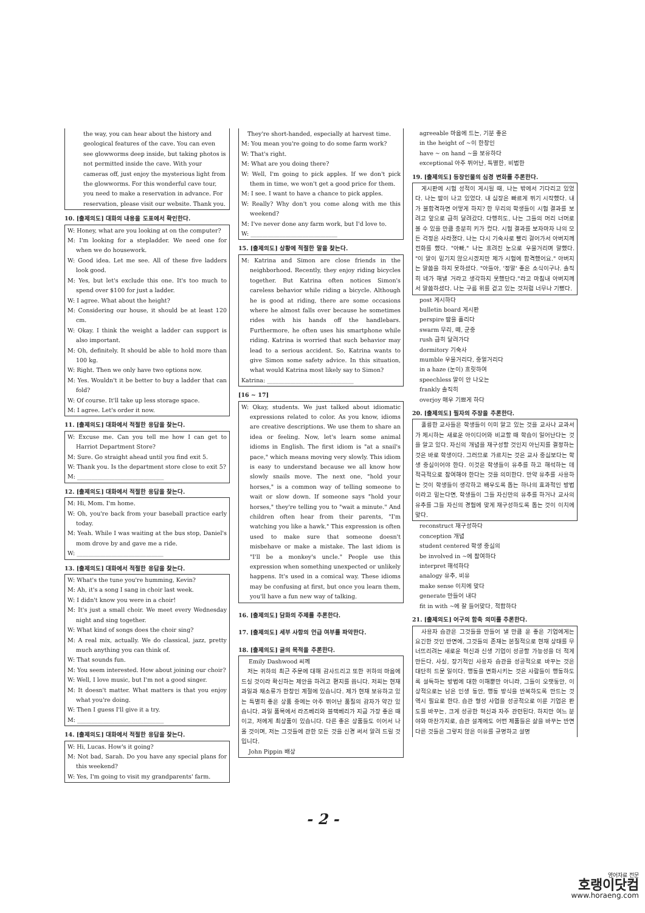the way, you can hear about the history and geological features of the cave. You can even see glowworms deep inside, but taking photos is not permitted inside the cave. With your cameras off, just enjoy the mysterious light from the glowworms. For this wonderful cave tour, you need to make a reservation in advance. For reservation, please visit our website. Thank you.
10. [출제의도] 대화의 내용을 도표에서 확인한다.
W: Honey, what are you looking at on the computer?
M: I'm looking for a stepladder. We need one for when we do housework.
W: Good idea. Let me see. All of these five ladders look good.
M: Yes, but let's exclude this one. It's too much to spend over $100 for just a ladder.
W: I agree. What about the height?
M: Considering our house, it should be at least 120 cm.
W: Okay. I think the weight a ladder can support is also important.
M: Oh, definitely. It should be able to hold more than 100 kg.
W: Right. Then we only have two options now.
M: Yes. Wouldn't it be better to buy a ladder that can fold?
W: Of course. It'll take up less storage space.
M: I agree. Let's order it now.
11. [출제의도] 대화에서 적절한 응답을 찾는다.
W: Excuse me. Can you tell me how I can get to Harriot Department Store?
M: Sure. Go straight ahead until you find exit 5.
W: Thank you. Is the department store close to exit 5?
M: ______________________________
12. [출제의도] 대화에서 적절한 응답을 찾는다.
M: Hi, Mom. I'm home.
W: Oh, you're back from your baseball practice early today.
M: Yeah. While I was waiting at the bus stop, Daniel's mom drove by and gave me a ride.
W: ______________________________
13. [출제의도] 대화에서 적절한 응답을 찾는다.
W: What's the tune you're humming, Kevin?
M: Ah, it's a song I sang in choir last week.
W: I didn't know you were in a choir!
M: It's just a small choir. We meet every Wednesday night and sing together.
W: What kind of songs does the choir sing?
M: A real mix, actually. We do classical, jazz, pretty much anything you can think of.
W: That sounds fun.
M: You seem interested. How about joining our choir?
W: Well, I love music, but I'm not a good singer.
M: It doesn't matter. What matters is that you enjoy what you're doing.
W: Then I guess I'll give it a try.
M: ______________________________
14. [출제의도] 대화에서 적절한 응답을 찾는다.
W: Hi, Lucas. How's it going?
M: Not bad, Sarah. Do you have any special plans for this weekend?
W: Yes, I'm going to visit my grandparents' farm.
They're short-handed, especially at harvest time.
M: You mean you're going to do some farm work?
W: That's right.
M: What are you doing there?
W: Well, I'm going to pick apples. If we don't pick them in time, we won't get a good price for them.
M: I see. I want to have a chance to pick apples.
W: Really? Why don't you come along with me this weekend?
M: I've never done any farm work, but I'd love to.
W: ______________________________
15. [출제의도] 상황에 적절한 말을 찾는다.
M: Katrina and Simon are close friends in the neighborhood. Recently, they enjoy riding bicycles together. But Katrina often notices Simon's careless behavior while riding a bicycle. Although he is good at riding, there are some occasions where he almost falls over because he sometimes rides with his hands off the handlebars. Furthermore, he often uses his smartphone while riding. Katrina is worried that such behavior may lead to a serious accident. So, Katrina wants to give Simon some safety advice. In this situation, what would Katrina most likely say to Simon?
Katrina: ______________________________
[16 ~ 17]
W: Okay, students. We just talked about idiomatic expressions related to color. As you know, idioms are creative descriptions. We use them to share an idea or feeling. Now, let's learn some animal idioms in English. The first idiom is "at a snail's pace," which means moving very slowly. This idiom is easy to understand because we all know how slowly snails move. The next one, "hold your horses," is a common way of telling someone to wait or slow down. If someone says "hold your horses," they're telling you to "wait a minute." And children often hear from their parents, "I'm watching you like a hawk." This expression is often used to make sure that someone doesn't misbehave or make a mistake. The last idiom is "I'll be a monkey's uncle." People use this expression when something unexpected or unlikely happens. It's used in a comical way. These idioms may be confusing at first, but once you learn them, you'll have a fun new way of talking.
16. [출제의도] 담화의 주제를 추론한다.
17. [출제의도] 세부 사항의 언급 여부를 파악한다.
18. [출제의도] 글의 목적을 추론한다.
Emily Dashwood 씨께
저는 귀하의 최근 주문에 대해 감사드리고 또한 귀하의 마음에 드실 것이라 확신하는 제안을 하려고 편지를 씁니다. 저희는 현재 과일과 채소류가 한창인 계절에 있습니다. 제가 현재 보유하고 있는 특별히 좋은 상품 중에는 아주 뛰어난 품질의 감자가 약간 있습니다. 과일 품목에서 라즈베리와 블랙베리가 지금 가장 좋은 때이고, 저에게 최상품이 있습니다. 다른 좋은 상품들도 이어서 나올 것이며, 저는 그것들에 관한 모든 것을 신경 써서 알려 드릴 것입니다.
John Pippin 배상
agreeable 마음에 드는, 기분 좋은
in the height of ~이 한창인
have ~ on hand ~을 보유하다
exceptional 아주 뛰어난, 특별한, 비범한
19. [출제의도] 등장인물의 심경 변화를 추론한다.
게시판에 시험 성적이 게시될 때, 나는 밖에서 기다리고 있었다. 나는 땀이 나고 있었다. 내 심장은 빠르게 뛰기 시작했다. 내가 불합격하면 어떻게 하지? 한 무리의 학생들이 시험 결과를 보려고 앞으로 급히 달려갔다. 다행히도, 나는 그들의 머리 너머로 볼 수 있을 만큼 충분히 키가 컸다. 시험 결과를 보자마자 나의 모든 걱정은 사라졌다. 나는 다시 기숙사로 빨리 걸어가서 아버지께 전화를 했다. "아빠," 나는 흐려진 눈으로 우물거리며 말했다. "이 말이 믿기지 않으시겠지만 제가 시험에 합격했어요." 아버지는 말씀을 하지 못하셨다. "아들아, '정말' 좋은 소식이구나. 솔직히 네가 해낼 거라고 생각하지 못했단다."라고 마침내 아버지께서 말씀하셨다. 나는 구름 위를 걷고 있는 것처럼 너무나 기뻤다.
post 게시하다
bulletin board 게시판
perspire 땀을 흘리다
swarm 무리, 떼, 군중
rush 급히 달려가다
dormitory 기숙사
mumble 우물거리다, 중얼거리다
in a haze (눈이) 흐릿하여
speechless 말이 안 나오는
frankly 솔직히
overjoy 매우 기쁘게 하다
20. [출제의도] 필자의 주장을 추론한다.
훌륭한 교사들은 학생들이 이미 알고 있는 것을 교사나 교과서가 제시하는 새로운 아이디어와 비교할 때 학습이 일어난다는 것을 알고 있다. 자신의 개념을 재구성할 것인지 아닌지를 결정하는 것은 바로 학생이다. 그러므로 가르치는 것은 교사 중심보다는 학생 중심이어야 한다. 이것은 학생들이 유추를 하고 해석하는 데 적극적으로 참여해야 한다는 것을 의미한다. 만약 유추를 사용하는 것이 학생들이 생각하고 배우도록 돕는 하나의 효과적인 방법이라고 믿는다면, 학생들이 그들 자신만의 유추를 하거나 교사의 유추를 그들 자신의 경험에 맞게 재구성하도록 돕는 것이 이치에 맞다.
reconstruct 재구성하다
conception 개념
student centered 학생 중심의
be involved in ~에 참여하다
interpret 해석하다
analogy 유추, 비유
make sense 이치에 맞다
generate 만들어 내다
fit in with ~에 잘 들어맞다, 적합하다
21. [출제의도] 어구의 함축 의미를 추론한다.
사용자 습관은 그것들을 만들어 낼 만큼 운 좋은 기업에게는 요긴한 것인 반면에, 그것들의 존재는 본질적으로 현재 상태를 무너뜨리려는 새로운 혁신과 신생 기업이 성공할 가능성을 더 적게 만든다. 사실, 장기적인 사용자 습관을 성공적으로 바꾸는 것은 대단히 드문 일이다. 행동을 변화시키는 것은 사람들이 행동하도록 설득하는 방법에 대한 이해뿐만 아니라, 그들이 오랫동안, 이상적으로는 남은 인생 동안, 행동 방식을 반복하도록 만드는 것 역시 필요로 한다. 습관 형성 사업을 성공적으로 이룬 기업은 판도를 바꾸는, 크게 성공한 혁신과 자주 관련된다. 하지만 여느 분야와 마찬가지로, 습관 설계에도 어떤 제품들은 삶을 바꾸는 반면 다른 것들은 그렇지 않은 이유를 규명하고 설명
- 2 -
영어자료 전문
호랭이닷컴
www.horaeng.com